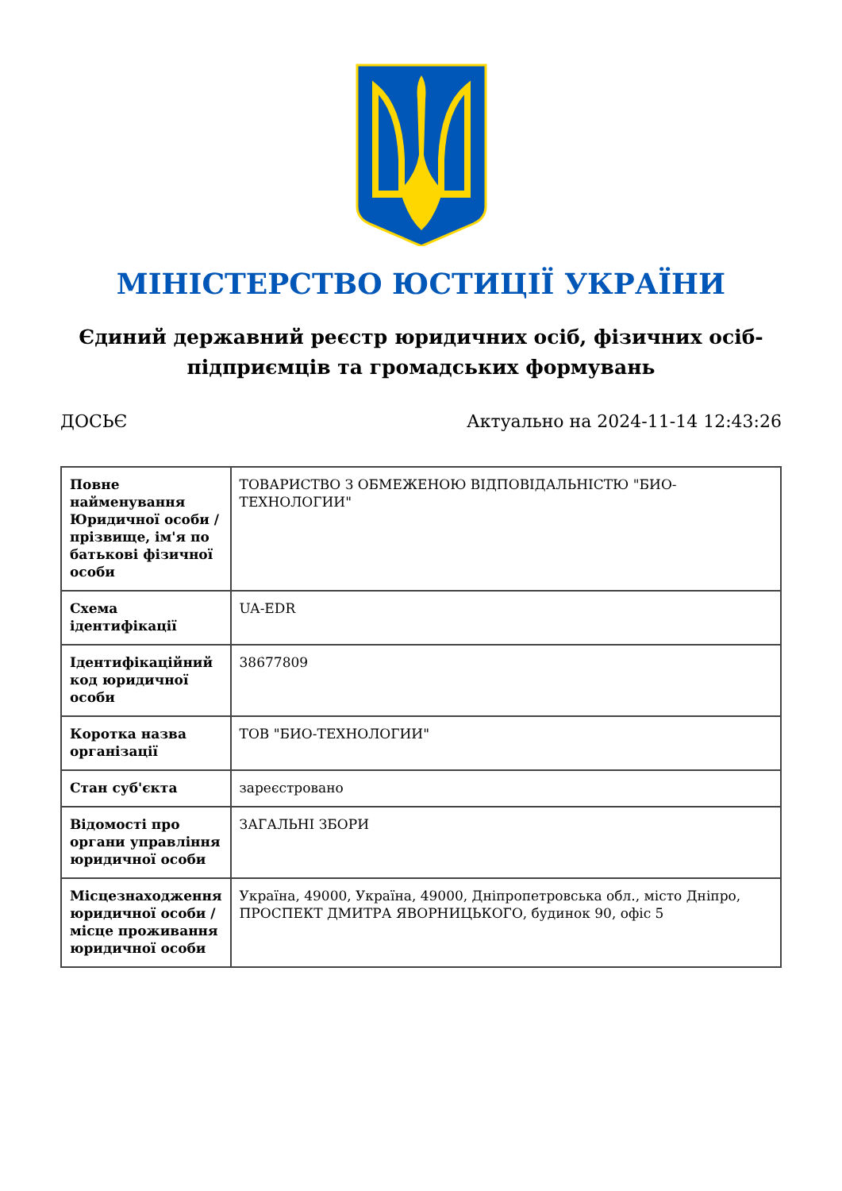МІНІСТЕРСТВО ЮСТИЦІЇ УКРАЇНИ
Єдиний державний реєстр юридичних осіб, фізичних осіб-підприємців та громадських формувань
ДОСЬЄ Актуально на 2024-11-14 12:43:26
| Повне найменування Юридичної особи / прізвище, ім'я по батькові фізичної особи | ТОВАРИСТВО З ОБМЕЖЕНОЮ ВІДПОВІДАЛЬНІСТЮ "БИО-ТЕХНОЛОГИИ" |
| Схема ідентифікації | UA-EDR |
| Ідентифікаційний код юридичної особи | 38677809 |
| Коротка назва організації | ТОВ "БИО-ТЕХНОЛОГИИ" |
| Стан суб'єкта | зареєстровано |
| Відомості про органи управління юридичної особи | ЗАГАЛЬНІ ЗБОРИ |
| Місцезнаходження юридичної особи / місце проживання юридичної особи | Україна, 49000, Україна, 49000, Дніпропетровська обл., місто Дніпро, ПРОСПЕКТ ДМИТРА ЯВОРНИЦЬКОГО, будинок 90, офіс 5 |